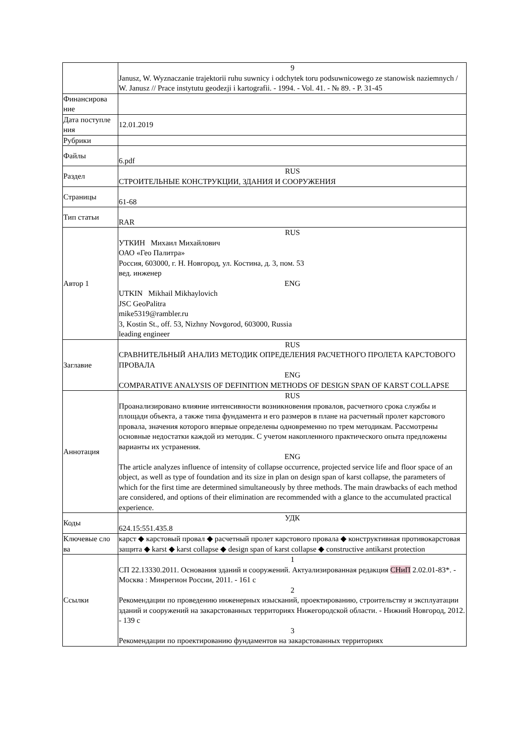| | 9 Janusz, W. Wyznaczanie trajektorii ruhu suwnicy i odchytek toru podsuwnicowego ze stanowisk naziemnych / W. Janusz // Prace instytutu geodezji i kartografii. - 1994. - Vol. 41. - № 89. - P. 31-45 |
| Финансирова ние | |
| Дата поступле ния | 12.01.2019 |
| Рубрики | |
| Файлы | 6.pdf |
| Раздел | RUS СТРОИТЕЛЬНЫЕ КОНСТРУКЦИИ, ЗДАНИЯ И СООРУЖЕНИЯ |
| Страницы | 61-68 |
| Тип статьи | RAR |
| Автор 1 | RUS УТКИН Михаил Михайлович ОАО «Гео Палитра» Россия, 603000, г. Н. Новгород, ул. Костина, д. 3, пом. 53 вед. инженер ENG UTKIN Mikhail Mikhaylovich JSC GeoPalitra mike5319@rambler.ru 3, Kostin St., off. 53, Nizhny Novgorod, 603000, Russia leading engineer |
| Заглавие | RUS СРАВНИТЕЛЬНЫЙ АНАЛИЗ МЕТОДИК ОПРЕДЕЛЕНИЯ РАСЧЕТНОГО ПРОЛЕТА КАРСТОВОГО ПРОВАЛА ENG COMPARATIVE ANALYSIS OF DEFINITION METHODS OF DESIGN SPAN OF KARST COLLAPSE |
| Аннотация | RUS Проанализировано влияние интенсивности возникновения провалов, расчетного срока службы и площади объекта, а также типа фундамента и его размеров в плане на расчетный пролет карстового провала, значения которого впервые определены одновременно по трем методикам. Рассмотрены основные недостатки каждой из методик. С учетом накопленного практического опыта предложены варианты их устранения. ENG The article analyzes influence of intensity of collapse occurrence, projected service life and floor space of an object, as well as type of foundation and its size in plan on design span of karst collapse, the parameters of which for the first time are determined simultaneously by three methods. The main drawbacks of each method are considered, and options of their elimination are recommended with a glance to the accumulated practical experience. |
| Коды | УДК 624.15:551.435.8 |
| Ключевые сло ва | карст ◆ карстовый провал ◆ расчетный пролет карстового провала ◆ конструктивная противокарстовая защита ◆ karst ◆ karst collapse ◆ design span of karst collapse ◆ constructive antikarst protection |
| Ссылки | 1 СП 22.13330.2011. Основания зданий и сооружений. Актуализированная редакция СНиП 2.02.01-83*. - Москва : Минрегион России, 2011. - 161 с 2 Рекомендации по проведению инженерных изысканий, проектированию, строительству и эксплуатации зданий и сооружений на закарстованных территориях Нижегородской области. - Нижний Новгород, 2012. - 139 с 3 Рекомендации по проектированию фундаментов на закарстованных территориях |